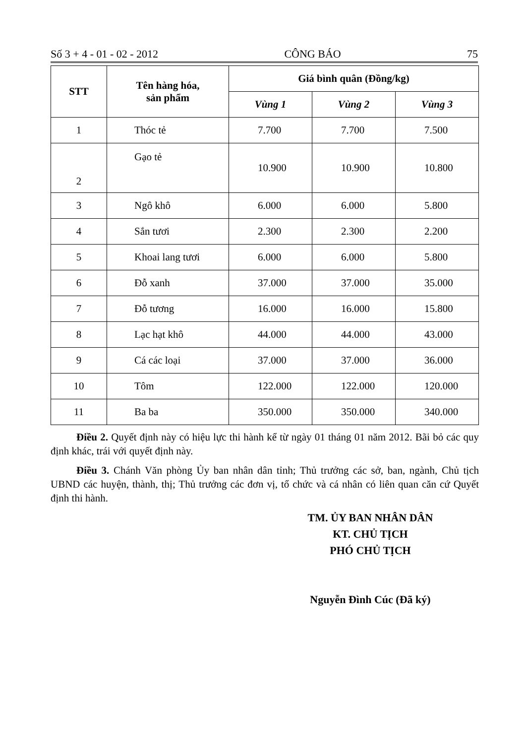Số 3 + 4 - 01 - 02 - 2012 CÔNG BÁO 75
| STT | Tên hàng hóa, sản phẩm | Giá bình quân (Đồng/kg) | | |
| --- | --- | --- | --- | --- |
| | | Vùng 1 | Vùng 2 | Vùng 3 |
| 1 | Thóc tẻ | 7.700 | 7.700 | 7.500 |
| 2 | Gạo tẻ | 10.900 | 10.900 | 10.800 |
| 3 | Ngô khô | 6.000 | 6.000 | 5.800 |
| 4 | Sắn tươi | 2.300 | 2.300 | 2.200 |
| 5 | Khoai lang tươi | 6.000 | 6.000 | 5.800 |
| 6 | Đỗ xanh | 37.000 | 37.000 | 35.000 |
| 7 | Đỗ tương | 16.000 | 16.000 | 15.800 |
| 8 | Lạc hạt khô | 44.000 | 44.000 | 43.000 |
| 9 | Cá các loại | 37.000 | 37.000 | 36.000 |
| 10 | Tôm | 122.000 | 122.000 | 120.000 |
| 11 | Ba ba | 350.000 | 350.000 | 340.000 |
Điều 2. Quyết định này có hiệu lực thi hành kể từ ngày 01 tháng 01 năm 2012. Bãi bỏ các quy định khác, trái với quyết định này.
Điều 3. Chánh Văn phòng Ủy ban nhân dân tỉnh; Thủ trưởng các sở, ban, ngành, Chủ tịch UBND các huyện, thành, thị; Thủ trưởng các đơn vị, tổ chức và cá nhân có liên quan căn cứ Quyết định thi hành.
TM. ỦY BAN NHÂN DÂN
KT. CHỦ TỊCH
PHÓ CHỦ TỊCH
Nguyễn Đình Cúc (Đã ký)